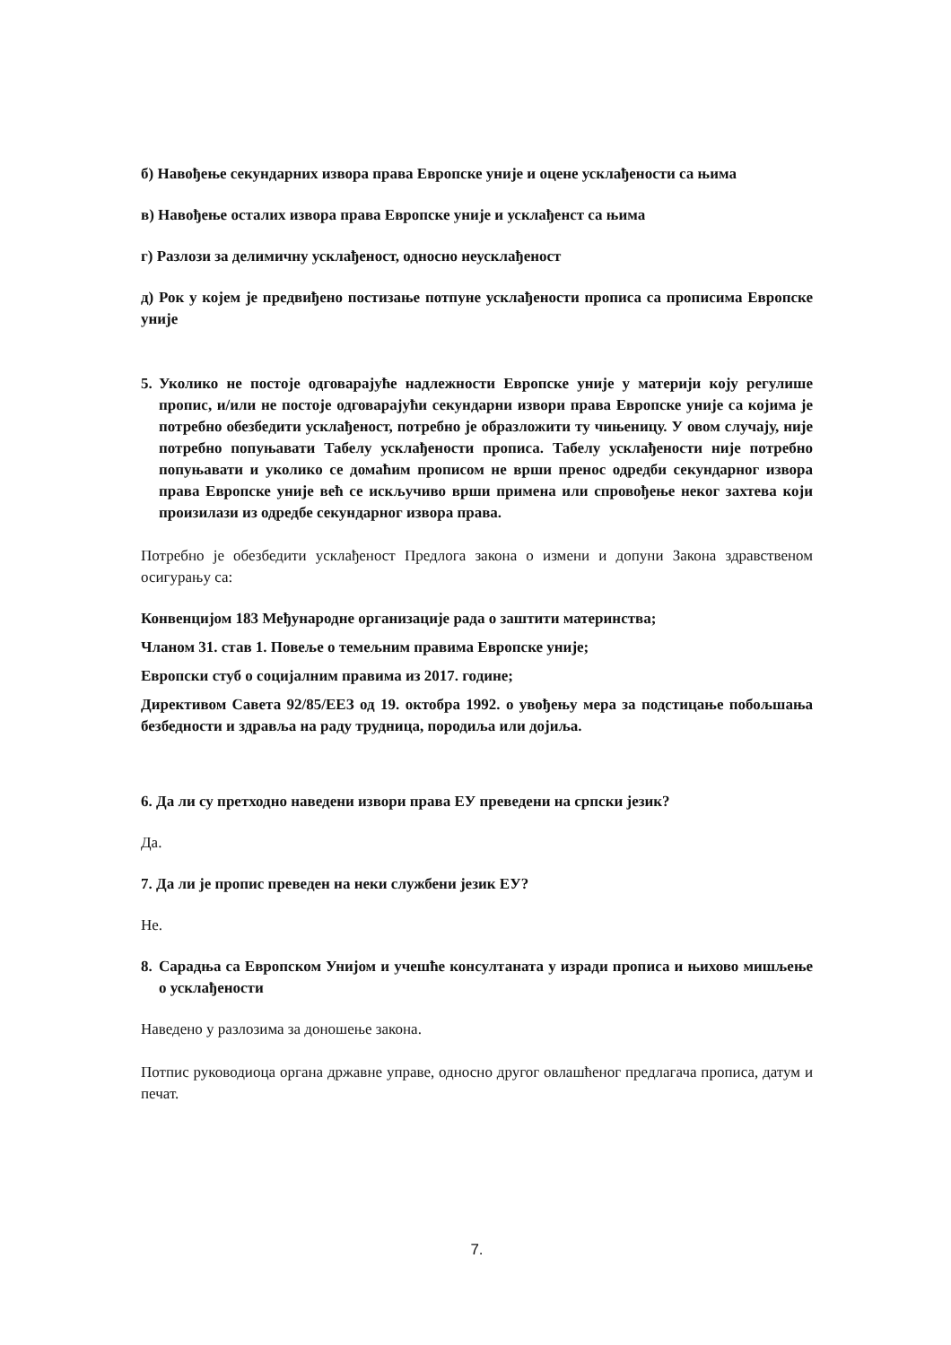б) Навођење секундарних извора права Европске уније и оцене усклађености са њима
в) Навођење осталих извора права Европске уније и усклађенст са њима
г) Разлози за делимичну усклађеност, односно неусклађеност
д) Рок у којем је предвиђено постизање потпуне усклађености прописа са прописима Европске уније
5. Уколико не постоје одговарајуће надлежности Европске уније у материји коју регулише пропис, и/или не постоје одговарајући секундарни извори права Европске уније са којима је потребно обезбедити усклађеност, потребно је образложити ту чињеницу. У овом случају, није потребно попуњавати Табелу усклађености прописа. Табелу усклађености није потребно попуњавати и уколико се домаћим прописом не врши пренос одредби секундарног извора права Европске уније већ се искључиво врши примена или спровођење неког захтева који произилази из одредбе секундарног извора права.
Потребно је обезбедити усклађеност Предлога закона о измени и допуни Закона здравственом осигурању са:
Конвенцијом 183 Међународне организације рада о заштити материнства;
Чланом 31. став 1. Повеље о темељним правима Европске уније;
Европски стуб о социјалним правима из 2017. године;
Директивом Савета 92/85/ЕЕЗ од 19. октобра 1992. о увођењу мера за подстицање побољшања безбедности и здравља на раду трудница, породиља или дојиља.
6. Да ли су претходно наведени извори права ЕУ преведени на српски језик?
Да.
7. Да ли је пропис преведен на неки службени језик ЕУ?
Не.
8. Сарадња са Европском Унијом и учешће консултаната у изради прописа и њихово мишљење о усклађености
Наведено у разлозима за доношење закона.
Потпис руководиоца органа државне управе, односно другог овлашћеног предлагача прописа, датум и печат.
7.